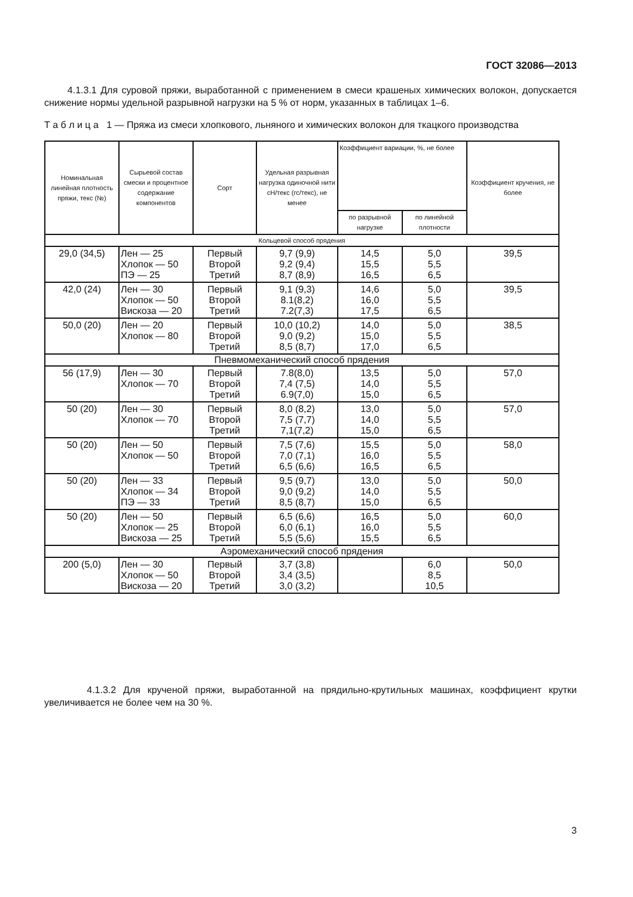ГОСТ 32086—2013
4.1.3.1 Для суровой пряжи, выработанной с применением в смеси крашеных химических волокон, допускается снижение нормы удельной разрывной нагрузки на 5 % от норм, указанных в таблицах 1–6.
Т а б л и ц а 1 — Пряжа из смеси хлопкового, льняного и химических волокон для ткацкого производства
| Номинальная линейная плотность пряжи, текс (№) | Сырьевой состав смески и процентное содержание компонентов | Сорт | Удельная разрывная нагрузка одиночной нити сН/текс (гс/текс), не менее | Коэффициент вариации, %, не более | | Коэффициент кручения, не более |
| --- | --- | --- | --- | --- | --- | --- |
| | | | | по разрывной нагрузке | по линейной плотности | |
| Кольцевой способ прядения | | | | | | |
| 29,0 (34,5) | Лен — 25 Хлопок — 50 ПЭ — 25 | Первый Второй Третий | 9,7 (9,9) 9,2 (9,4) 8,7 (8,9) | 14,5 15,5 16,5 | 5,0 5,5 6,5 | 39,5 |
| 42,0 (24) | Лен — 30 Хлопок — 50 Вискоза — 20 | Первый Второй Третий | 9,1 (9,3) 8.1(8,2) 7.2(7,3) | 14,6 16,0 17,5 | 5,0 5,5 6,5 | 39,5 |
| 50,0 (20) | Лен — 20 Хлопок — 80 | Первый Второй Третий | 10,0 (10,2) 9,0 (9,2) 8,5 (8,7) | 14,0 15,0 17,0 | 5,0 5,5 6,5 | 38,5 |
| Пневмомеханический способ прядения | | | | | | |
| 56 (17,9) | Лен — 30 Хлопок — 70 | Первый Второй Третий | 7.8(8,0) 7,4 (7,5) 6.9(7,0) | 13,5 14,0 15,0 | 5,0 5,5 6,5 | 57,0 |
| 50 (20) | Лен — 30 Хлопок — 70 | Первый Второй Третий | 8,0 (8,2) 7,5 (7,7) 7,1(7,2) | 13,0 14,0 15,0 | 5,0 5,5 6,5 | 57,0 |
| 50 (20) | Лен — 50 Хлопок — 50 | Первый Второй Третий | 7,5 (7,6) 7,0 (7,1) 6,5 (6,6) | 15,5 16,0 16,5 | 5,0 5,5 6,5 | 58,0 |
| 50 (20) | Лен — 33 Хлопок — 34 ПЭ — 33 | Первый Второй Третий | 9,5 (9,7) 9,0 (9,2) 8,5 (8,7) | 13,0 14,0 15,0 | 5,0 5,5 6,5 | 50,0 |
| 50 (20) | Лен — 50 Хлопок — 25 Вискоза — 25 | Первый Второй Третий | 6,5 (6,6) 6,0 (6,1) 5,5 (5,6) | 16,5 16,0 15,5 | 5,0 5,5 6,5 | 60,0 |
| Аэромеханический способ прядения | | | | | | |
| 200 (5,0) | Лен — 30 Хлопок — 50 Вискоза — 20 | Первый Второй Третий | 3,7 (3,8) 3,4 (3,5) 3,0 (3,2) | | 6,0 8,5 10,5 | 50,0 |
4.1.3.2 Для крученой пряжи, выработанной на прядильно-крутильных машинах, коэффициент крутки увеличивается не более чем на 30 %.
3